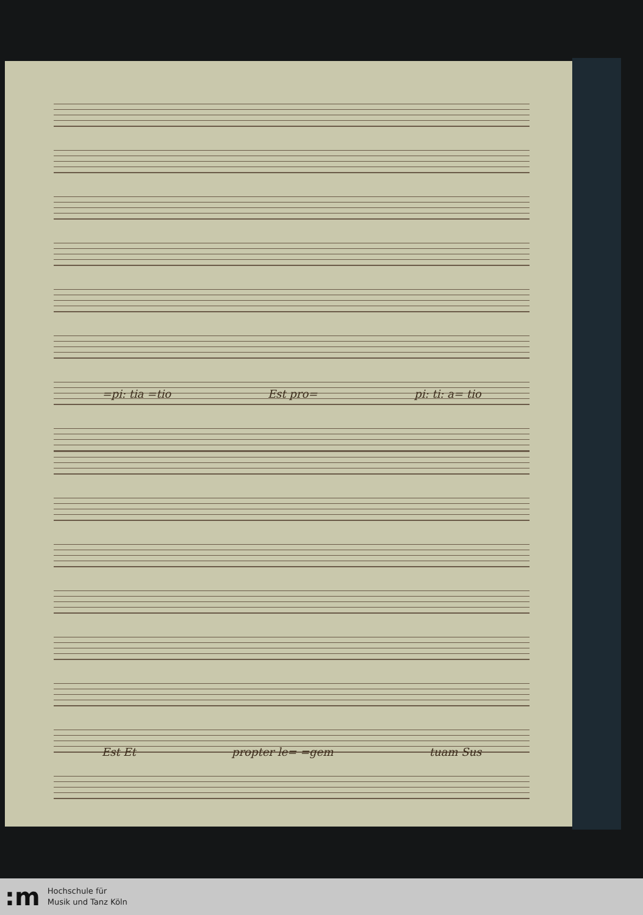=pi: tia =tio Est pro= pi: ti: a= tio
Est Et propter le= =gem tuam Sus
:m
Hochschule für
Musik und Tanz Köln